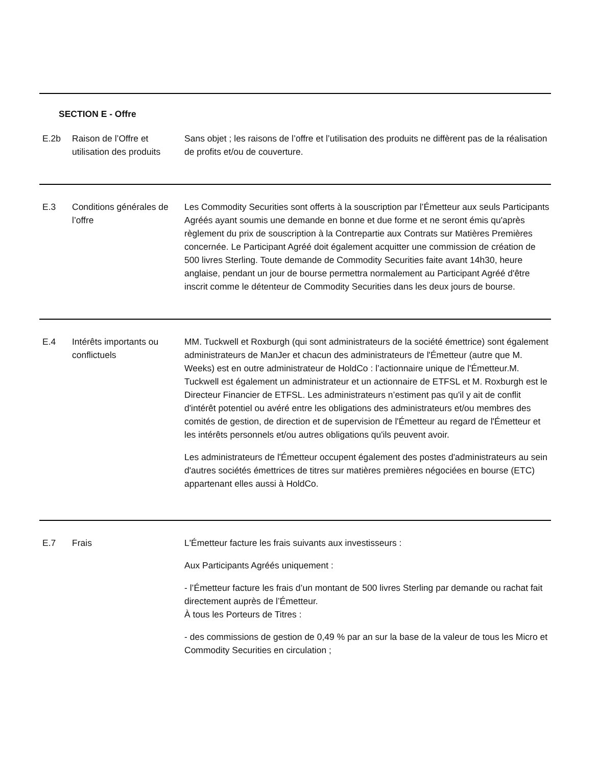| SECTION E - Offre | | |
| E.2b | Raison de l’Offre et utilisation des produits | Sans objet ; les raisons de l’offre et l’utilisation des produits ne diffèrent pas de la réalisation de profits et/ou de couverture. |
| E.3 | Conditions générales de l’offre | Les Commodity Securities sont offerts à la souscription par l’Émetteur aux seuls Participants Agréés ayant soumis une demande en bonne et due forme et ne seront émis qu'après règlement du prix de souscription à la Contrepartie aux Contrats sur Matières Premières concernée. Le Participant Agréé doit également acquitter une commission de création de 500 livres Sterling. Toute demande de Commodity Securities faite avant 14h30, heure anglaise, pendant un jour de bourse permettra normalement au Participant Agréé d'être inscrit comme le détenteur de Commodity Securities dans les deux jours de bourse. |
| E.4 | Intérêts importants ou conflictuels | MM. Tuckwell et Roxburgh (qui sont administrateurs de la société émettrice) sont également administrateurs de ManJer et chacun des administrateurs de l'Émetteur (autre que M. Weeks) est en outre administrateur de HoldCo : l’actionnaire unique de l'Émetteur.M. Tuckwell est également un administrateur et un actionnaire de ETFSL et M. Roxburgh est le Directeur Financier de ETFSL. Les administrateurs n’estiment pas qu'il y ait de conflit d'intérêt potentiel ou avéré entre les obligations des administrateurs et/ou membres des comités de gestion, de direction et de supervision de l'Émetteur au regard de l'Émetteur et les intérêts personnels et/ou autres obligations qu'ils peuvent avoir. Les administrateurs de l'Émetteur occupent également des postes d'administrateurs au sein d'autres sociétés émettrices de titres sur matières premières négociées en bourse (ETC) appartenant elles aussi à HoldCo. |
| E.7 | Frais | L'Émetteur facture les frais suivants aux investisseurs : Aux Participants Agréés uniquement : - l’Émetteur facture les frais d’un montant de 500 livres Sterling par demande ou rachat fait directement auprès de l’Émetteur. À tous les Porteurs de Titres : - des commissions de gestion de 0,49 % par an sur la base de la valeur de tous les Micro et Commodity Securities en circulation ; |